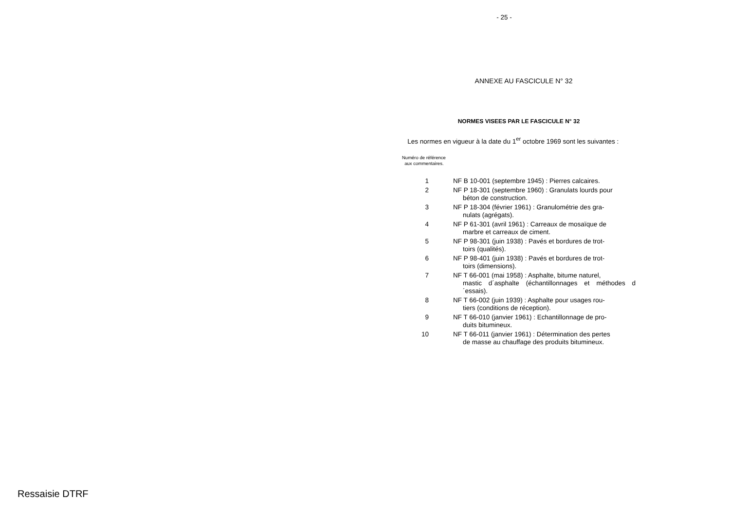- 25 -
ANNEXE AU FASCICULE N° 32
NORMES VISEES PAR LE FASCICULE N° 32
Les normes en vigueur à la date du 1<sup>er</sup> octobre 1969 sont les suivantes :
Numéro de référence
aux commentaires.
| 1 | NF B 10-001 (septembre 1945) : Pierres calcaires. |
| 2 | NF P 18-301 (septembre 1960) : Granulats lourds pour béton de construction. |
| 3 | NF P 18-304 (février 1961) : Granulométrie des gra- nulats (agrégats). |
| 4 | NF P 61-301 (avril 1961) : Carreaux de mosaïque de marbre et carreaux de ciment. |
| 5 | NF P 98-301 (juin 1938) : Pavés et bordures de trot- toirs (qualités). |
| 6 | NF P 98-401 (juin 1938) : Pavés et bordures de trot- toirs (dimensions). |
| 7 | NF T 66-001 (mai 1958) : Asphalte, bitume naturel, mastic d´asphalte (échantillonnages et méthodes d´essais). |
| 8 | NF T 66-002 (juin 1939) : Asphalte pour usages rou- tiers (conditions de réception). |
| 9 | NF T 66-010 (janvier 1961) : Echantillonnage de pro- duits bitumineux. |
| 10 | NF T 66-011 (janvier 1961) : Détermination des pertes de masse au chauffage des produits bitumineux. |
Ressaisie DTRF